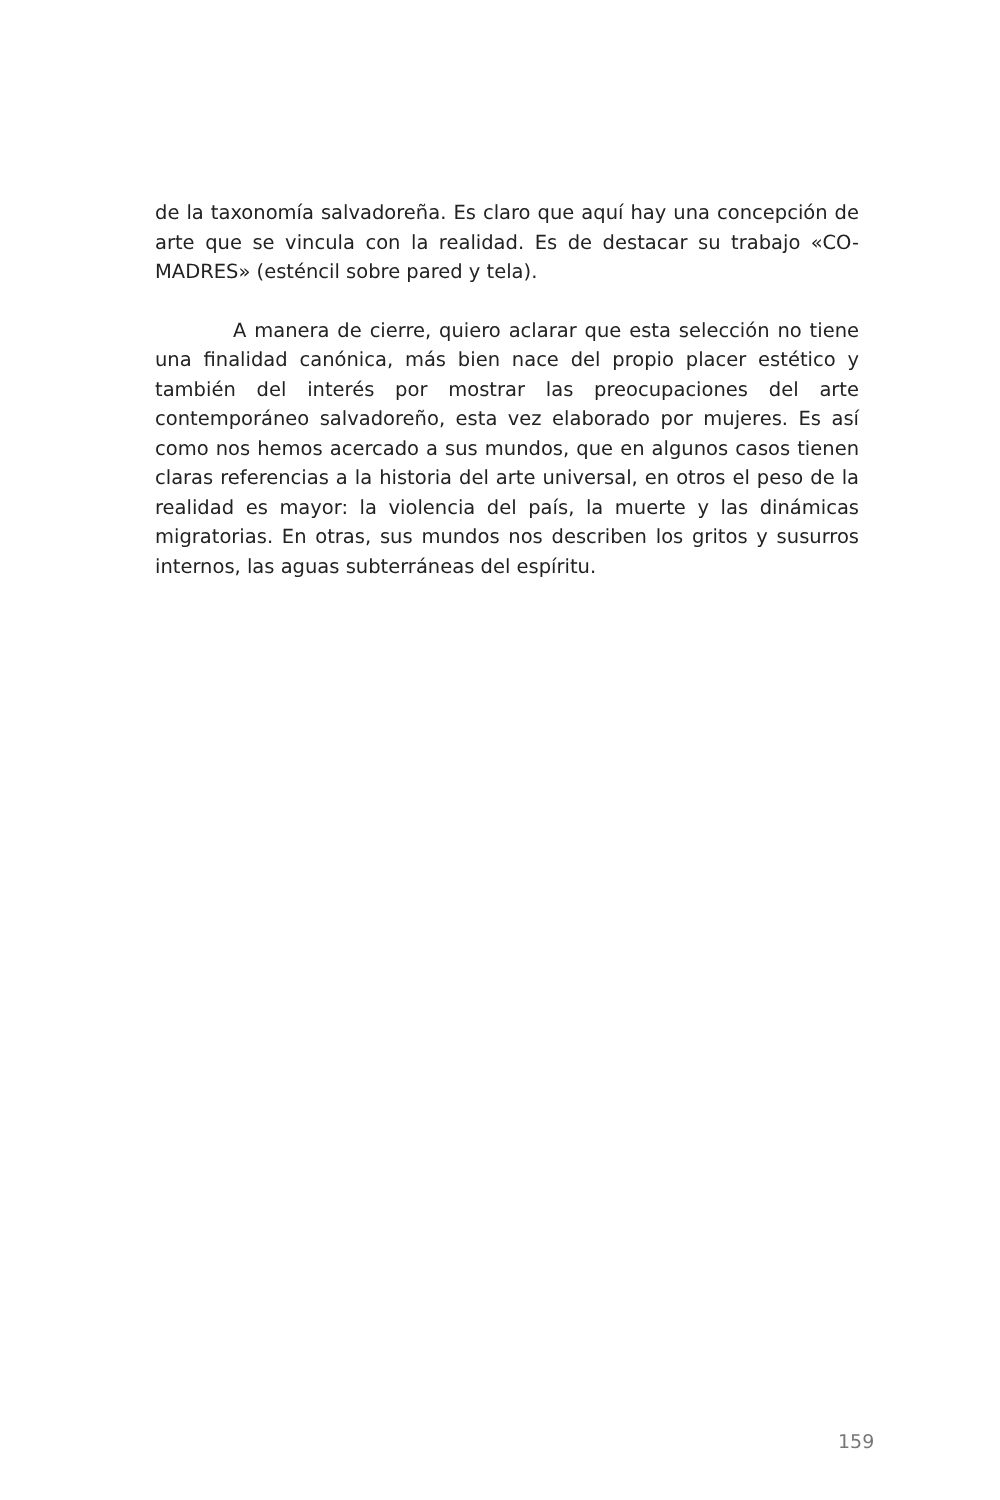de la taxonomía salvadoreña. Es claro que aquí hay una concepción de arte que se vincula con la realidad. Es de destacar su trabajo «CO-MADRES» (esténcil sobre pared y tela).
A manera de cierre, quiero aclarar que esta selección no tiene una finalidad canónica, más bien nace del propio placer estético y también del interés por mostrar las preocupaciones del arte contemporáneo salvadoreño, esta vez elaborado por mujeres. Es así como nos hemos acercado a sus mundos, que en algunos casos tienen claras referencias a la historia del arte universal, en otros el peso de la realidad es mayor: la violencia del país, la muerte y las dinámicas migratorias. En otras, sus mundos nos describen los gritos y susurros internos, las aguas subterráneas del espíritu.
159